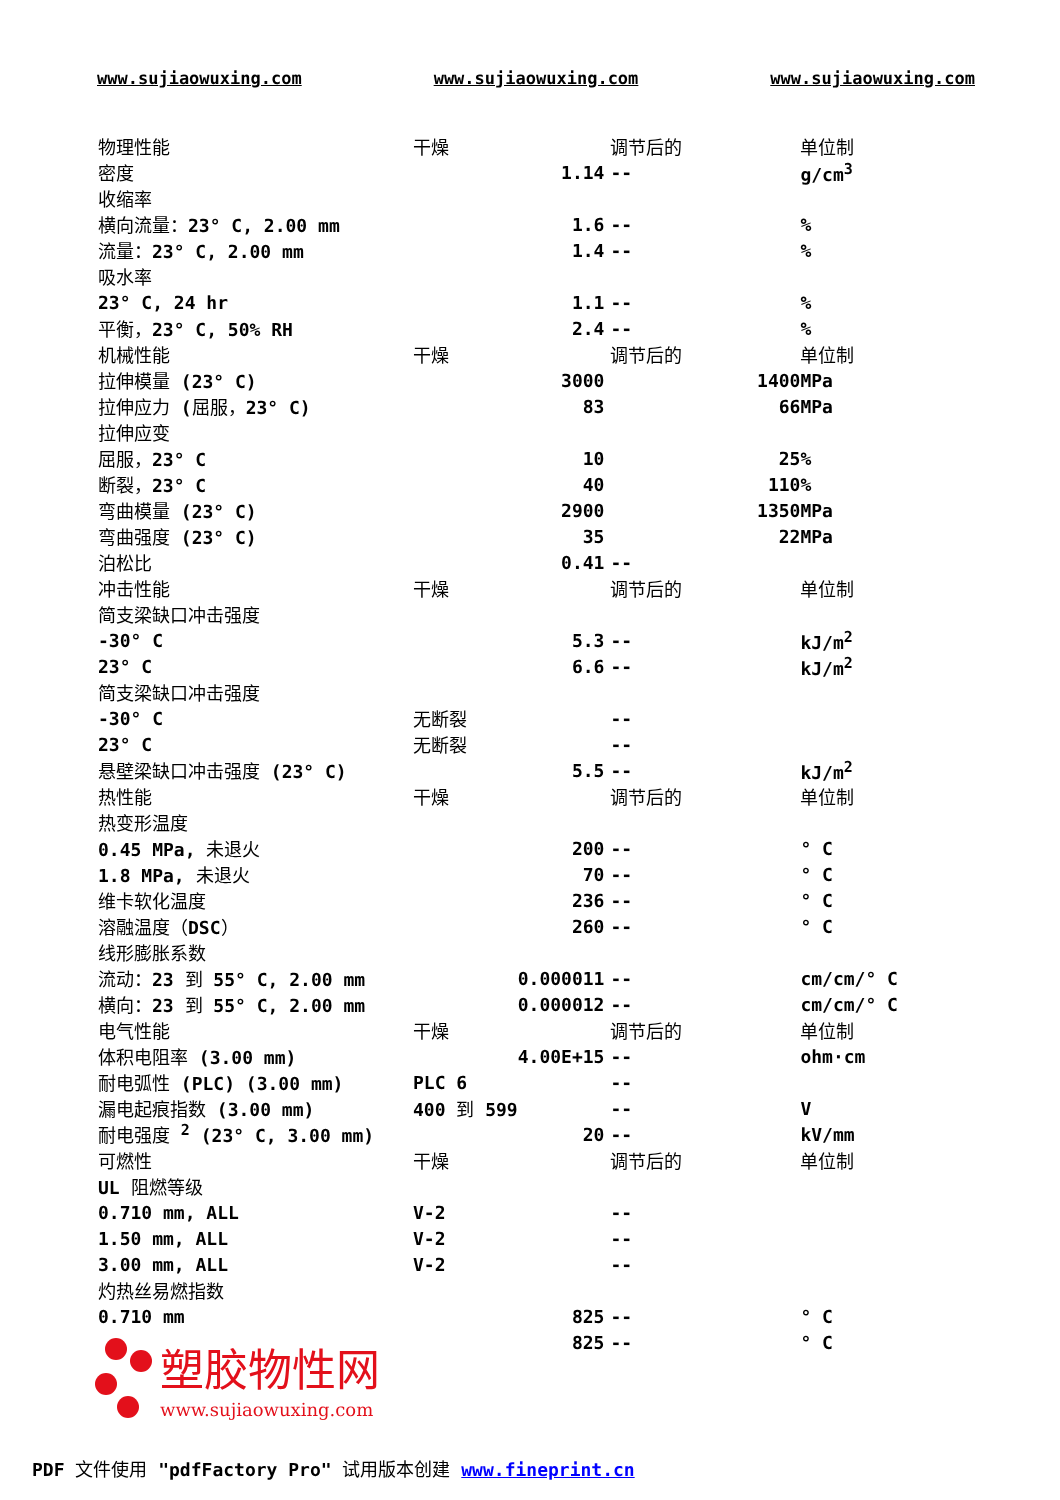www.sujiaowuxing.com www.sujiaowuxing.com www.sujiaowuxing.com
| 物理性能 | 干燥 | | 调节后的 | 单位制 |
| 密度 | | 1.14 | -- | g/cm<sup>3</sup> |
| 收缩率 | | | | |
| 横向流量： 23° C, 2.00 mm | | 1.6 | -- | % |
| 流量： 23° C, 2.00 mm | | 1.4 | -- | % |
| 吸水率 | | | | |
| 23° C, 24 hr | | 1.1 | -- | % |
| 平衡， 23° C, 50% RH | | 2.4 | -- | % |
| 机械性能 | 干燥 | | 调节后的 | 单位制 |
| 拉伸模量 (23° C) | | 3000 | 1400 | MPa |
| 拉伸应力 ( 屈服， 23° C) | | 83 | 66 | MPa |
| 拉伸应变 | | | | |
| 屈服， 23° C | | 10 | 25 | % |
| 断裂， 23° C | | 40 | 110 | % |
| 弯曲模量 (23° C) | | 2900 | 1350 | MPa |
| 弯曲强度 (23° C) | | 35 | 22 | MPa |
| 泊松比 | | 0.41 | -- | |
| 冲击性能 | 干燥 | | 调节后的 | 单位制 |
| 简支梁缺口冲击强度 | | | | |
| -30° C | | 5.3 | -- | kJ/m<sup>2</sup> |
| 23° C | | 6.6 | -- | kJ/m<sup>2</sup> |
| 简支梁缺口冲击强度 | | | | |
| -30° C | 无断裂 | | -- | |
| 23° C | 无断裂 | | -- | |
| 悬壁梁缺口冲击强度 (23° C) | | 5.5 | -- | kJ/m<sup>2</sup> |
| 热性能 | 干燥 | | 调节后的 | 单位制 |
| 热变形温度 | | | | |
| 0.45 MPa, 未退火 | | 200 | -- | ° C |
| 1.8 MPa, 未退火 | | 70 | -- | ° C |
| 维卡软化温度 | | 236 | -- | ° C |
| 溶融温度（ DSC ） | | 260 | -- | ° C |
| 线形膨胀系数 | | | | |
| 流动： 23 到 55° C, 2.00 mm | | 0.000011 | -- | cm/cm/° C |
| 横向： 23 到 55° C, 2.00 mm | | 0.000012 | -- | cm/cm/° C |
| 电气性能 | 干燥 | | 调节后的 | 单位制 |
| 体积电阻率 (3.00 mm) | | 4.00E+15 | -- | ohm·cm |
| 耐电弧性 (PLC) (3.00 mm) | PLC 6 | | -- | |
| 漏电起痕指数 (3.00 mm) | 400 到 599 | | -- | V |
| 耐电强度 <sup>2</sup> (23° C, 3.00 mm) | | 20 | -- | kV/mm |
| 可燃性 | 干燥 | | 调节后的 | 单位制 |
| UL 阻燃等级 | | | | |
| 0.710 mm, ALL | V-2 | | -- | |
| 1.50 mm, ALL | V-2 | | -- | |
| 3.00 mm, ALL | V-2 | | -- | |
| 灼热丝易燃指数 | | | | |
| 0.710 mm | | 825 | -- | ° C |
| | | 825 | -- | ° C |
塑胶物性网
www.sujiaowuxing.com
PDF 文件使用 "pdfFactory Pro" 试用版本创建 www.fineprint.cn